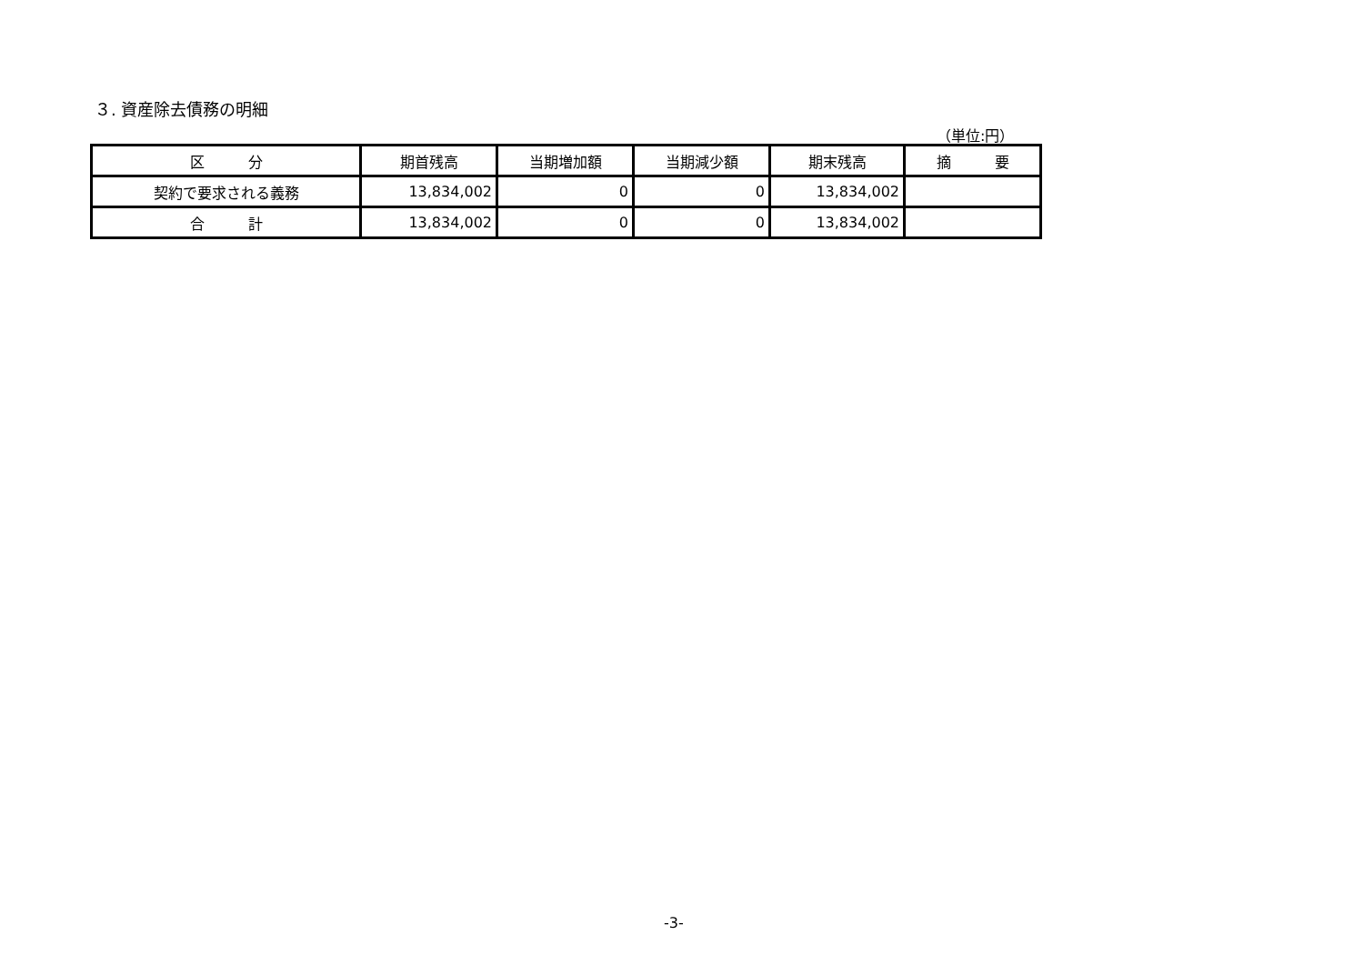３. 資産除去債務の明細
（単位:円）
| 区 分 | 期首残高 | 当期増加額 | 当期減少額 | 期末残高 | 摘 要 |
| --- | --- | --- | --- | --- | --- |
| 契約で要求される義務 | 13,834,002 | 0 | 0 | 13,834,002 | |
| 合 計 | 13,834,002 | 0 | 0 | 13,834,002 | |
-3-